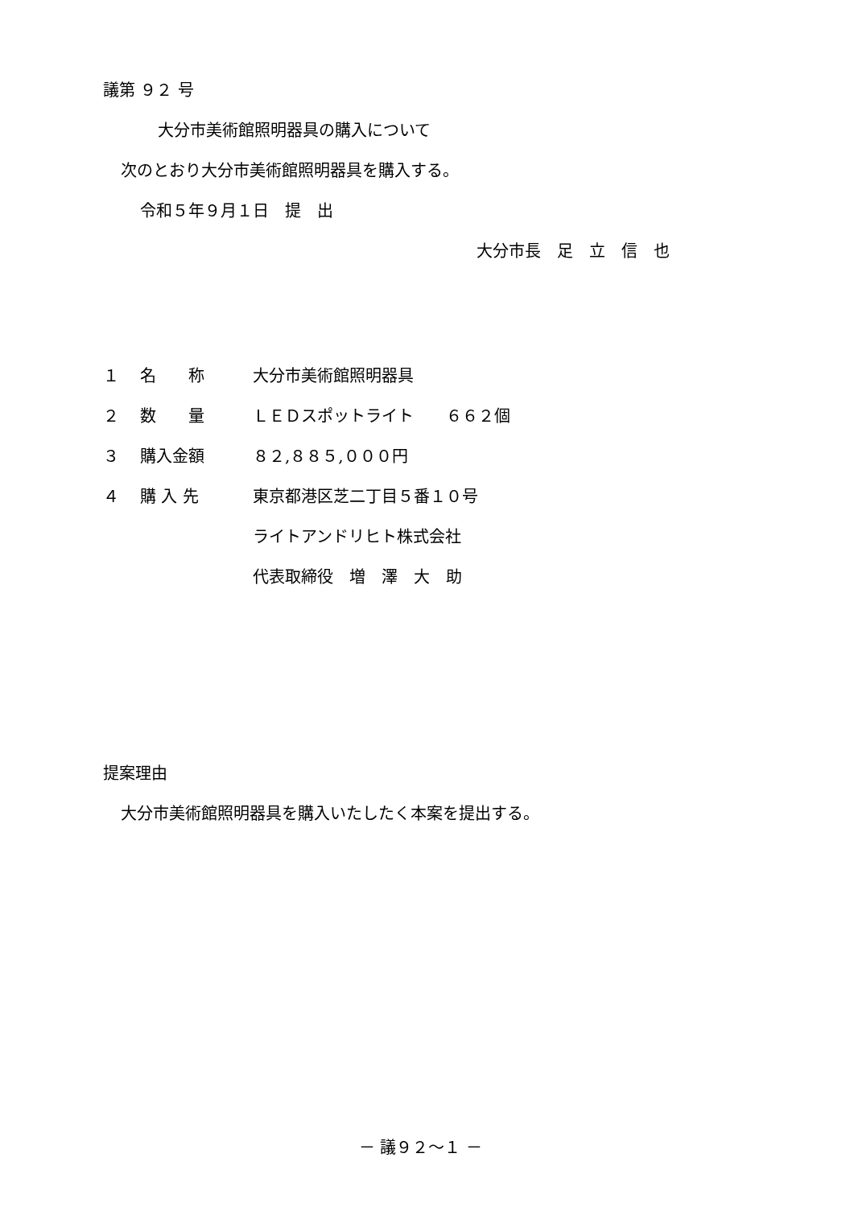議第 ９２ 号
大分市美術館照明器具の購入について
次のとおり大分市美術館照明器具を購入する。
令和５年９月１日　提　出
大分市長　足　立　信　也
| １ | 名 称 | 大分市美術館照明器具 |
| ２ | 数 量 | ＬＥＤスポットライト ６６２個 |
| ３ | 購入金額 | ８２,８８５,０００円 |
| ４ | 購 入 先 | 東京都港区芝二丁目５番１０号 |
| | | ライトアンドリヒト株式会社 |
| | | 代表取締役 増 澤 大 助 |
提案理由
大分市美術館照明器具を購入いたしたく本案を提出する。
－ 議９２～１ －